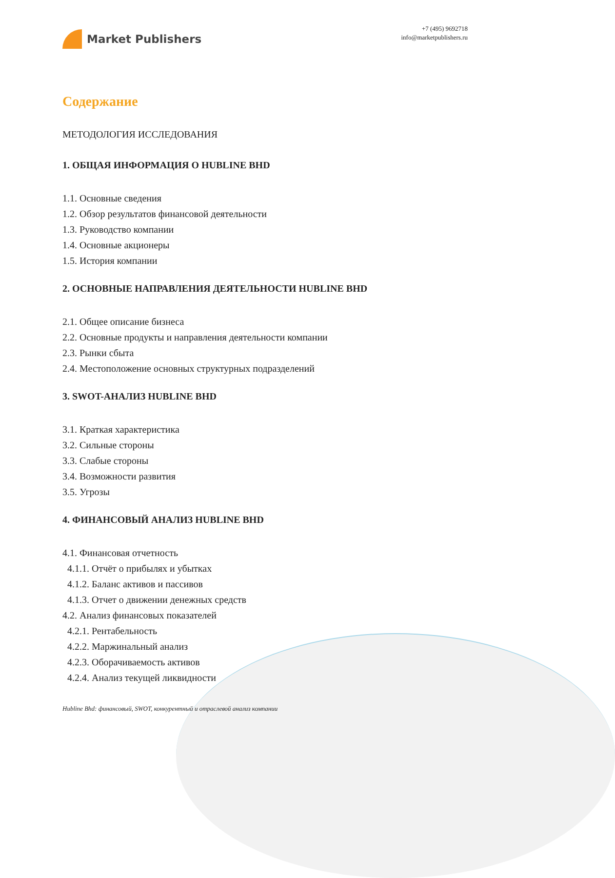Market Publishers
+7 (495) 9692718
info@marketpublishers.ru
Содержание
МЕТОДОЛОГИЯ ИССЛЕДОВАНИЯ
1. ОБЩАЯ ИНФОРМАЦИЯ О HUBLINE BHD
1.1. Основные сведения
1.2. Обзор результатов финансовой деятельности
1.3. Руководство компании
1.4. Основные акционеры
1.5. История компании
2. ОСНОВНЫЕ НАПРАВЛЕНИЯ ДЕЯТЕЛЬНОСТИ HUBLINE BHD
2.1. Общее описание бизнеса
2.2. Основные продукты и направления деятельности компании
2.3. Рынки сбыта
2.4. Местоположение основных структурных подразделений
3. SWOT-АНАЛИЗ HUBLINE BHD
3.1. Краткая характеристика
3.2. Сильные стороны
3.3. Слабые стороны
3.4. Возможности развития
3.5. Угрозы
4. ФИНАНСОВЫЙ АНАЛИЗ HUBLINE BHD
4.1. Финансовая отчетность
4.1.1. Отчёт о прибылях и убытках
4.1.2. Баланс активов и пассивов
4.1.3. Отчет о движении денежных средств
4.2. Анализ финансовых показателей
4.2.1. Рентабельность
4.2.2. Маржинальный анализ
4.2.3. Оборачиваемость активов
4.2.4. Анализ текущей ликвидности
Hubline Bhd: финансовый, SWOT, конкурентный и отраслевой анализ компании